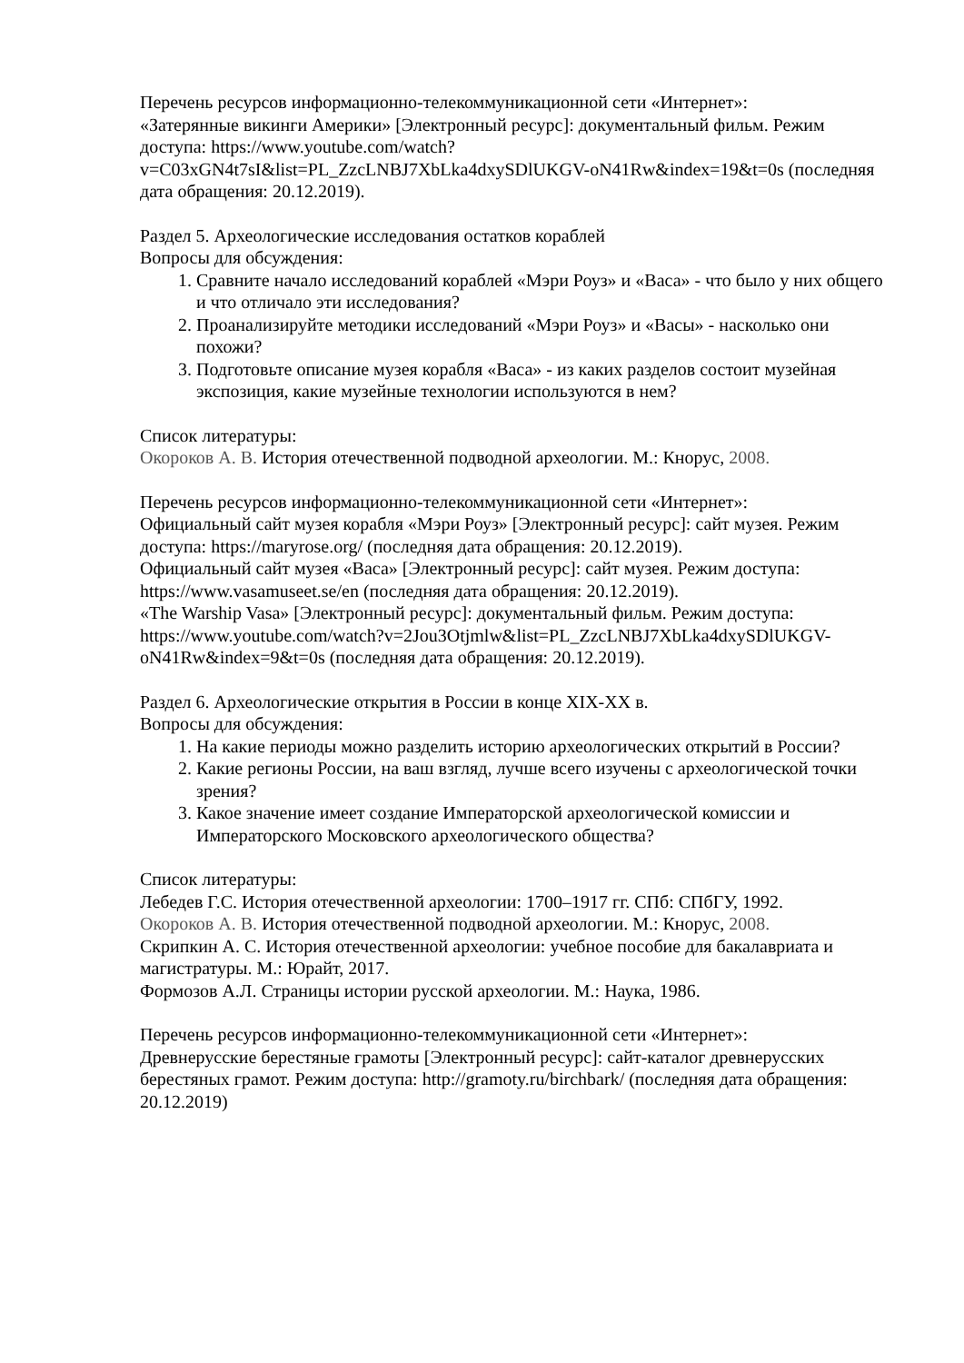Перечень ресурсов информационно-телекоммуникационной сети «Интернет»:
«Затерянные викинги Америки» [Электронный ресурс]: документальный фильм. Режим доступа: https://www.youtube.com/watch?
v=C03xGN4t7sI&list=PL_ZzcLNBJ7XbLka4dxySDlUKGV-oN41Rw&index=19&t=0s (последняя дата обращения: 20.12.2019).
Раздел 5. Археологические исследования остатков кораблей
Вопросы для обсуждения:
1. Сравните начало исследований кораблей «Мэри Роуз» и «Васа» - что было у них общего и что отличало эти исследования?
2. Проанализируйте методики исследований «Мэри Роуз» и «Васы» - насколько они похожи?
3. Подготовьте описание музея корабля «Васа» - из каких разделов состоит музейная экспозиция, какие музейные технологии используются в нем?
Список литературы:
Окороков А. В. История отечественной подводной археологии. М.: Кнорус, 2008.
Перечень ресурсов информационно-телекоммуникационной сети «Интернет»:
Официальный сайт музея корабля «Мэри Роуз» [Электронный ресурс]: сайт музея. Режим доступа: https://maryrose.org/ (последняя дата обращения: 20.12.2019).
Официальный сайт музея «Васа» [Электронный ресурс]: сайт музея. Режим доступа: https://www.vasamuseet.se/en (последняя дата обращения: 20.12.2019).
«The Warship Vasa» [Электронный ресурс]: документальный фильм. Режим доступа: https://www.youtube.com/watch?v=2Jou3Otjmlw&list=PL_ZzcLNBJ7XbLka4dxySDlUKGV-oN41Rw&index=9&t=0s (последняя дата обращения: 20.12.2019).
Раздел 6. Археологические открытия в России в конце XIX-XX в.
Вопросы для обсуждения:
1. На какие периоды можно разделить историю археологических открытий в России?
2. Какие регионы России, на ваш взгляд, лучше всего изучены с археологической точки зрения?
3. Какое значение имеет создание Императорской археологической комиссии и Императорского Московского археологического общества?
Список литературы:
Лебедев Г.С. История отечественной археологии: 1700–1917 гг. СПб: СПбГУ, 1992.
Окороков А. В. История отечественной подводной археологии. М.: Кнорус, 2008.
Скрипкин А. С. История отечественной археологии: учебное пособие для бакалавриата и магистратуры. М.: Юрайт, 2017.
Формозов А.Л. Страницы истории русской археологии. М.: Наука, 1986.
Перечень ресурсов информационно-телекоммуникационной сети «Интернет»:
Древнерусские берестяные грамоты [Электронный ресурс]: сайт-каталог древнерусских берестяных грамот. Режим доступа: http://gramoty.ru/birchbark/ (последняя дата обращения: 20.12.2019)